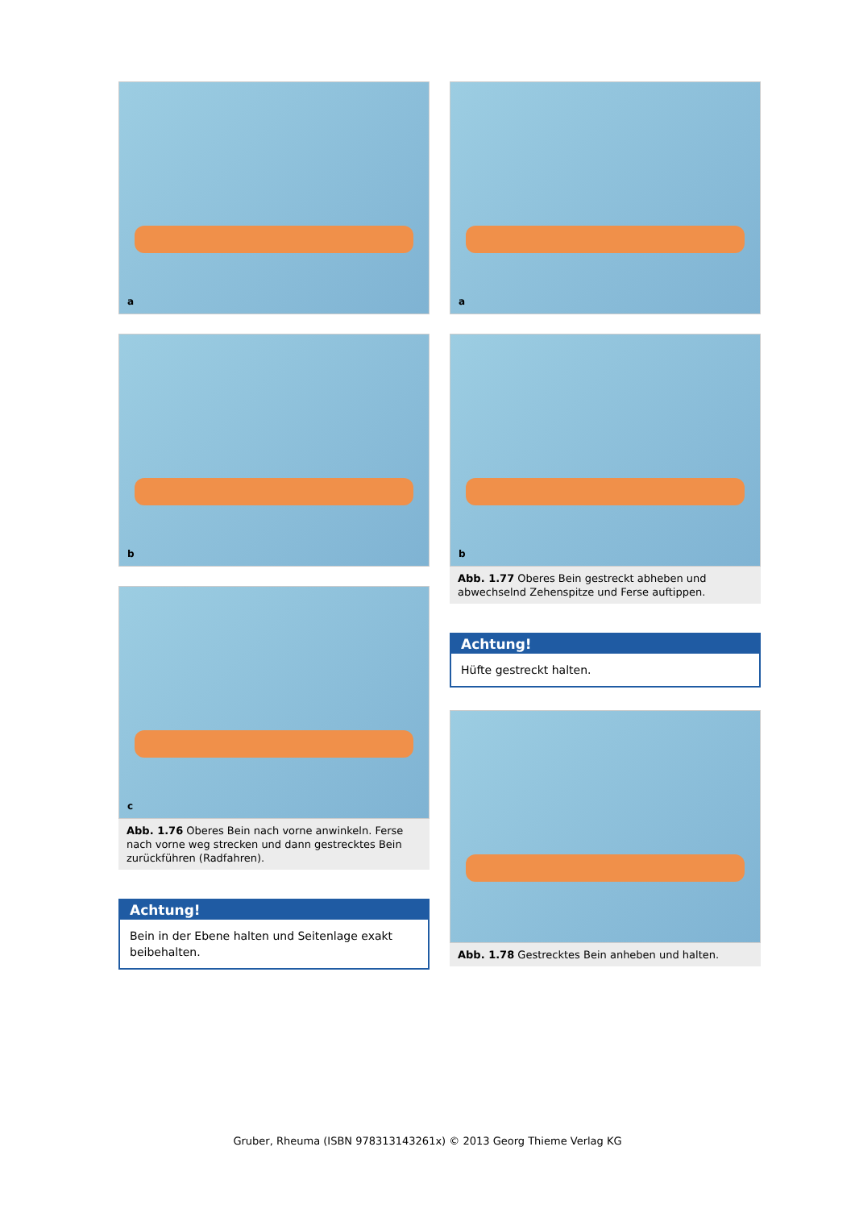a
b
c
Abb. 1.76 Oberes Bein nach vorne anwinkeln. Ferse nach vorne weg strecken und dann gestrecktes Bein zurückführen (Radfahren).
Achtung!
Bein in der Ebene halten und Seitenlage exakt beibehalten.
a
b
Abb. 1.77 Oberes Bein gestreckt abheben und abwechselnd Zehenspitze und Ferse auftippen.
Achtung!
Hüfte gestreckt halten.
Abb. 1.78 Gestrecktes Bein anheben und halten.
Gruber, Rheuma (ISBN 978313143261x) © 2013 Georg Thieme Verlag KG